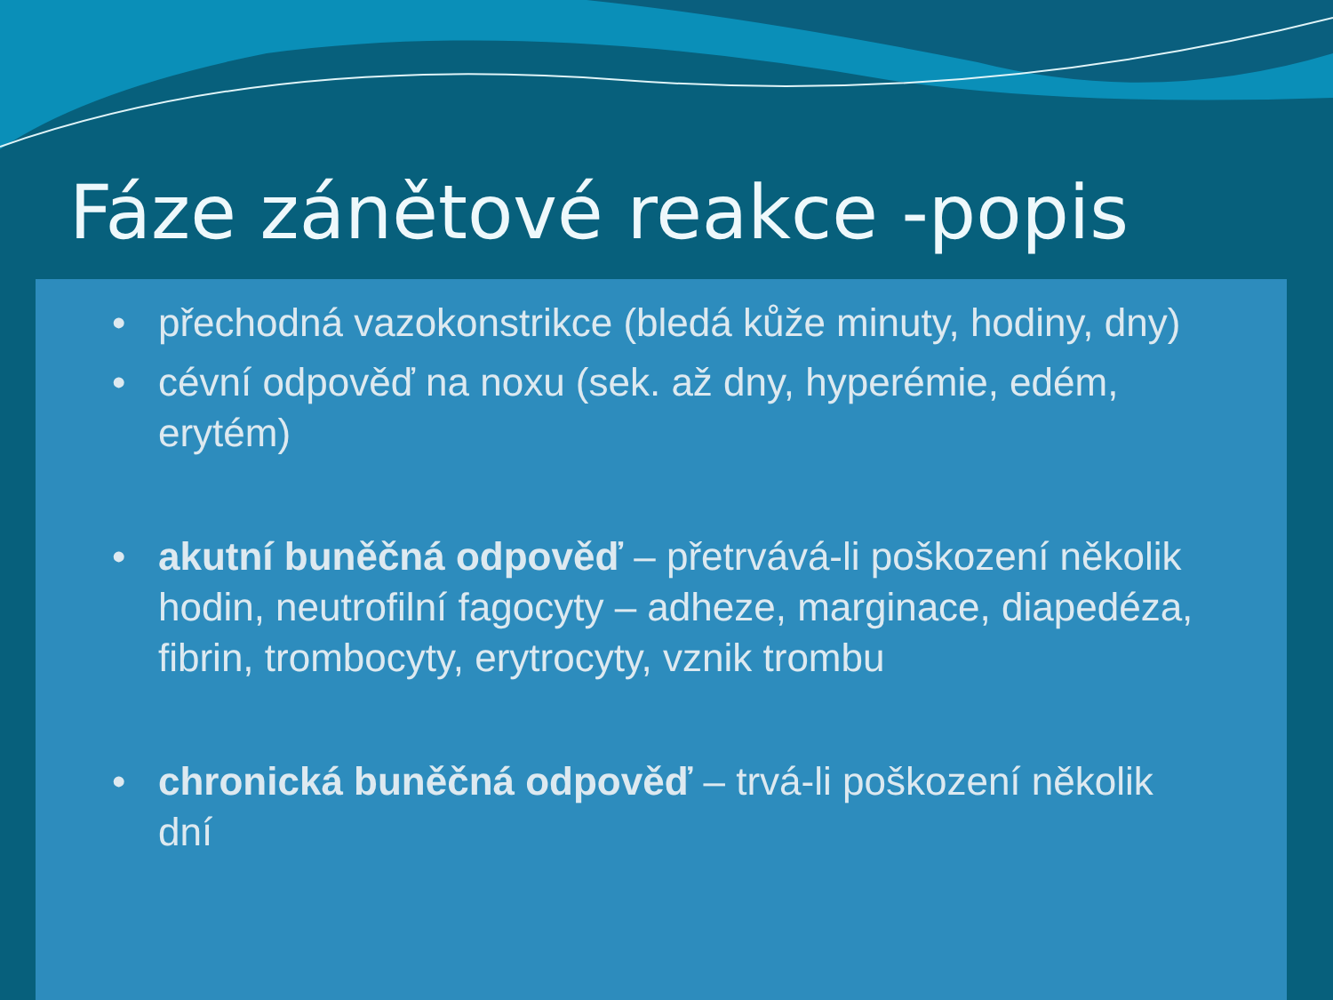Fáze zánětové reakce -popis
• přechodná vazokonstrikce (bledá kůže minuty, hodiny, dny)
• cévní odpověď na noxu (sek. až dny, hyperémie, edém, erytém)
• akutní buněčná odpověď – přetrvává-li poškození několik hodin, neutrofilní fagocyty – adheze, marginace, diapedéza, fibrin, trombocyty, erytrocyty, vznik trombu
• chronická buněčná odpověď – trvá-li poškození několik dní